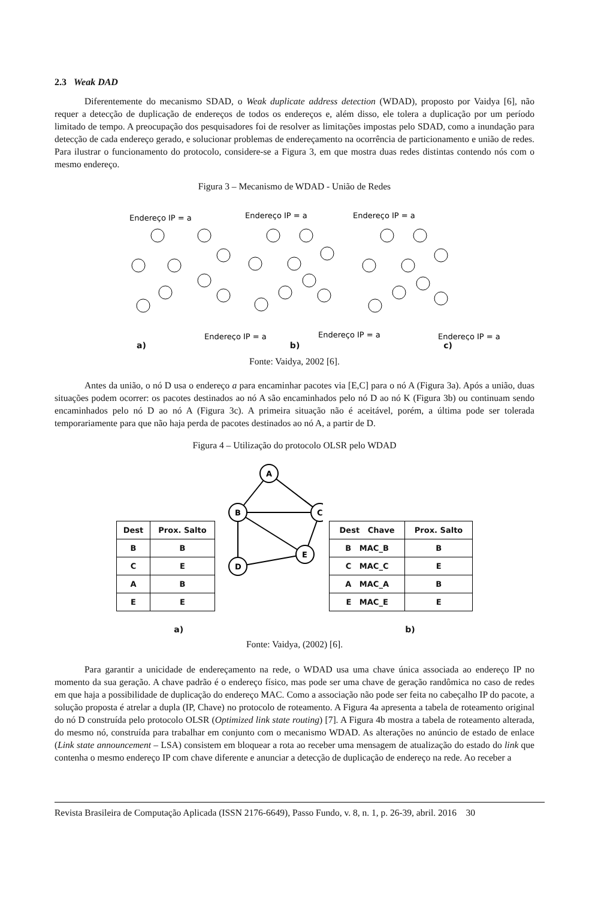2.3 Weak DAD
Diferentemente do mecanismo SDAD, o Weak duplicate address detection (WDAD), proposto por Vaidya [6], não requer a detecção de duplicação de endereços de todos os endereços e, além disso, ele tolera a duplicação por um período limitado de tempo. A preocupação dos pesquisadores foi de resolver as limitações impostas pelo SDAD, como a inundação para detecção de cada endereço gerado, e solucionar problemas de endereçamento na ocorrência de particionamento e união de redes. Para ilustrar o funcionamento do protocolo, considere-se a Figura 3, em que mostra duas redes distintas contendo nós com o mesmo endereço.
Figura 3 – Mecanismo de WDAD - União de Redes
Endereço IP = a
Endereço IP = a
Endereço IP = a
Endereço IP = a
Endereço IP = a
Endereço IP = a
a) b) c)
Fonte: Vaidya, 2002 [6].
Antes da união, o nó D usa o endereço a para encaminhar pacotes via [E,C] para o nó A (Figura 3a). Após a união, duas situações podem ocorrer: os pacotes destinados ao nó A são encaminhados pelo nó D ao nó K (Figura 3b) ou continuam sendo encaminhados pelo nó D ao nó A (Figura 3c). A primeira situação não é aceitável, porém, a última pode ser tolerada temporariamente para que não haja perda de pacotes destinados ao nó A, a partir de D.
Figura 4 – Utilização do protocolo OLSR pelo WDAD
| Dest | Prox. Salto |
| --- | --- |
| B | B |
| C | E |
| A | B |
| E | E |
A
B
C
E
D
| Dest Chave | Prox. Salto |
| --- | --- |
| B MAC_B | B |
| C MAC_C | E |
| A MAC_A | B |
| E MAC_E | E |
a) b)
Fonte: Vaidya, (2002) [6].
Para garantir a unicidade de endereçamento na rede, o WDAD usa uma chave única associada ao endereço IP no momento da sua geração. A chave padrão é o endereço físico, mas pode ser uma chave de geração randômica no caso de redes em que haja a possibilidade de duplicação do endereço MAC. Como a associação não pode ser feita no cabeçalho IP do pacote, a solução proposta é atrelar a dupla (IP, Chave) no protocolo de roteamento. A Figura 4a apresenta a tabela de roteamento original do nó D construída pelo protocolo OLSR (Optimized link state routing) [7]. A Figura 4b mostra a tabela de roteamento alterada, do mesmo nó, construída para trabalhar em conjunto com o mecanismo WDAD. As alterações no anúncio de estado de enlace (Link state announcement – LSA) consistem em bloquear a rota ao receber uma mensagem de atualização do estado do link que contenha o mesmo endereço IP com chave diferente e anunciar a detecção de duplicação de endereço na rede. Ao receber a
Revista Brasileira de Computação Aplicada (ISSN 2176-6649), Passo Fundo, v. 8, n. 1, p. 26-39, abril. 2016 30